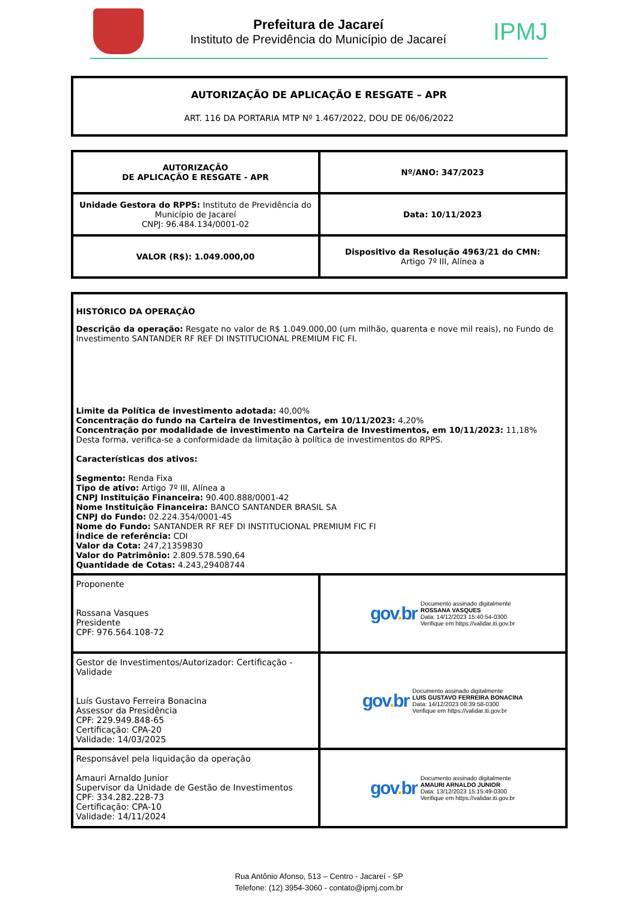Prefeitura de Jacareí
Instituto de Previdência do Município de Jacareí
IPMJ
AUTORIZAÇÃO DE APLICAÇÃO E RESGATE – APR
ART. 116 DA PORTARIA MTP Nº 1.467/2022, DOU DE 06/06/2022
| AUTORIZAÇÃO DE APLICAÇÃO E RESGATE - APR | Nº/ANO: 347/2023 |
| Unidade Gestora do RPPS: Instituto de Previdência do Município de Jacareí CNPJ: 96.484.134/0001-02 | Data: 10/11/2023 |
| VALOR (R$): 1.049.000,00 | Dispositivo da Resolução 4963/21 do CMN: Artigo 7º III, Alínea a |
| HISTÓRICO DA OPERAÇÃO Descrição da operação: Resgate no valor de R$ 1.049.000,00 (um milhão, quarenta e nove mil reais), no Fundo de Investimento SANTANDER RF REF DI INSTITUCIONAL PREMIUM FIC FI. Limite da Política de investimento adotada: 40,00% Concentração do fundo na Carteira de Investimentos, em 10/11/2023: 4,20% Concentração por modalidade de investimento na Carteira de Investimentos, em 10/11/2023: 11,18% Desta forma, verifica-se a conformidade da limitação à política de investimentos do RPPS. Características dos ativos: Segmento: Renda Fixa Tipo de ativo: Artigo 7º III, Alínea a CNPJ Instituição Financeira: 90.400.888/0001-42 Nome Instituição Financeira: BANCO SANTANDER BRASIL SA CNPJ do Fundo: 02.224.354/0001-45 Nome do Fundo: SANTANDER RF REF DI INSTITUCIONAL PREMIUM FIC FI Índice de referência: CDI Valor da Cota: 247,21359830 Valor do Patrimônio: 2.809.578.590,64 Quantidade de Cotas: 4.243,29408744 | |
| Proponente Rossana Vasques Presidente CPF: 976.564.108-72 | gov . br Documento assinado digitalmente ROSSANA VASQUES Data: 14/12/2023 15:40:54-0300 Verifique em https://validar.iti.gov.br |
| Gestor de Investimentos/Autorizador: Certificação - Validade Luís Gustavo Ferreira Bonacina Assessor da Presidência CPF: 229.949.848-65 Certificação: CPA-20 Validade: 14/03/2025 | gov . br Documento assinado digitalmente LUIS GUSTAVO FERREIRA BONACINA Data: 14/12/2023 08:39:58-0300 Verifique em https://validar.iti.gov.br |
| Responsável pela liquidação da operação Amauri Arnaldo Junior Supervisor da Unidade de Gestão de Investimentos CPF: 334.282.228-73 Certificação: CPA-10 Validade: 14/11/2024 | gov . br Documento assinado digitalmente AMAURI ARNALDO JUNIOR Data: 13/12/2023 15:15:49-0300 Verifique em https://validar.iti.gov.br |
Rua Antônio Afonso, 513 – Centro - Jacareí - SP
Telefone: (12) 3954-3060 - contato@ipmj.com.br